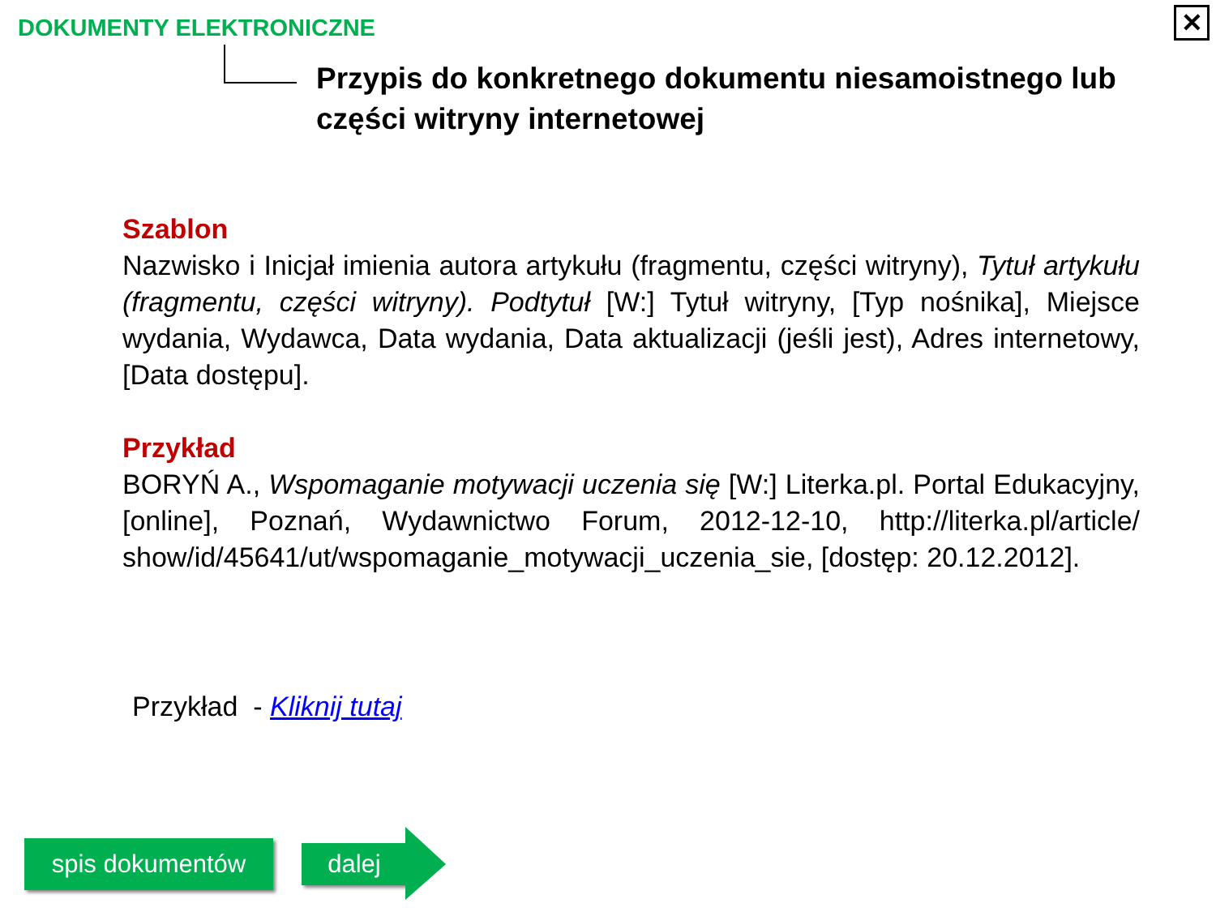DOKUMENTY ELEKTRONICZNE ✕
Przypis do konkretnego dokumentu niesamoistnego lub części witryny internetowej
Szablon
Nazwisko i Inicjał imienia autora artykułu (fragmentu, części witryny), Tytuł artykułu (fragmentu, części witryny). Podtytuł [W:] Tytuł witryny, [Typ nośnika], Miejsce wydania, Wydawca, Data wydania, Data aktualizacji (jeśli jest), Adres internetowy, [Data dostępu].
Przykład
BORYŃ A., Wspomaganie motywacji uczenia się [W:] Literka.pl. Portal Edukacyjny, [online], Poznań, Wydawnictwo Forum, 2012-12-10, http://literka.pl/article/ show/id/45641/ut/wspomaganie_motywacji_uczenia_sie, [dostęp: 20.12.2012].
Przykład - Kliknij tutaj
spis dokumentów dalej